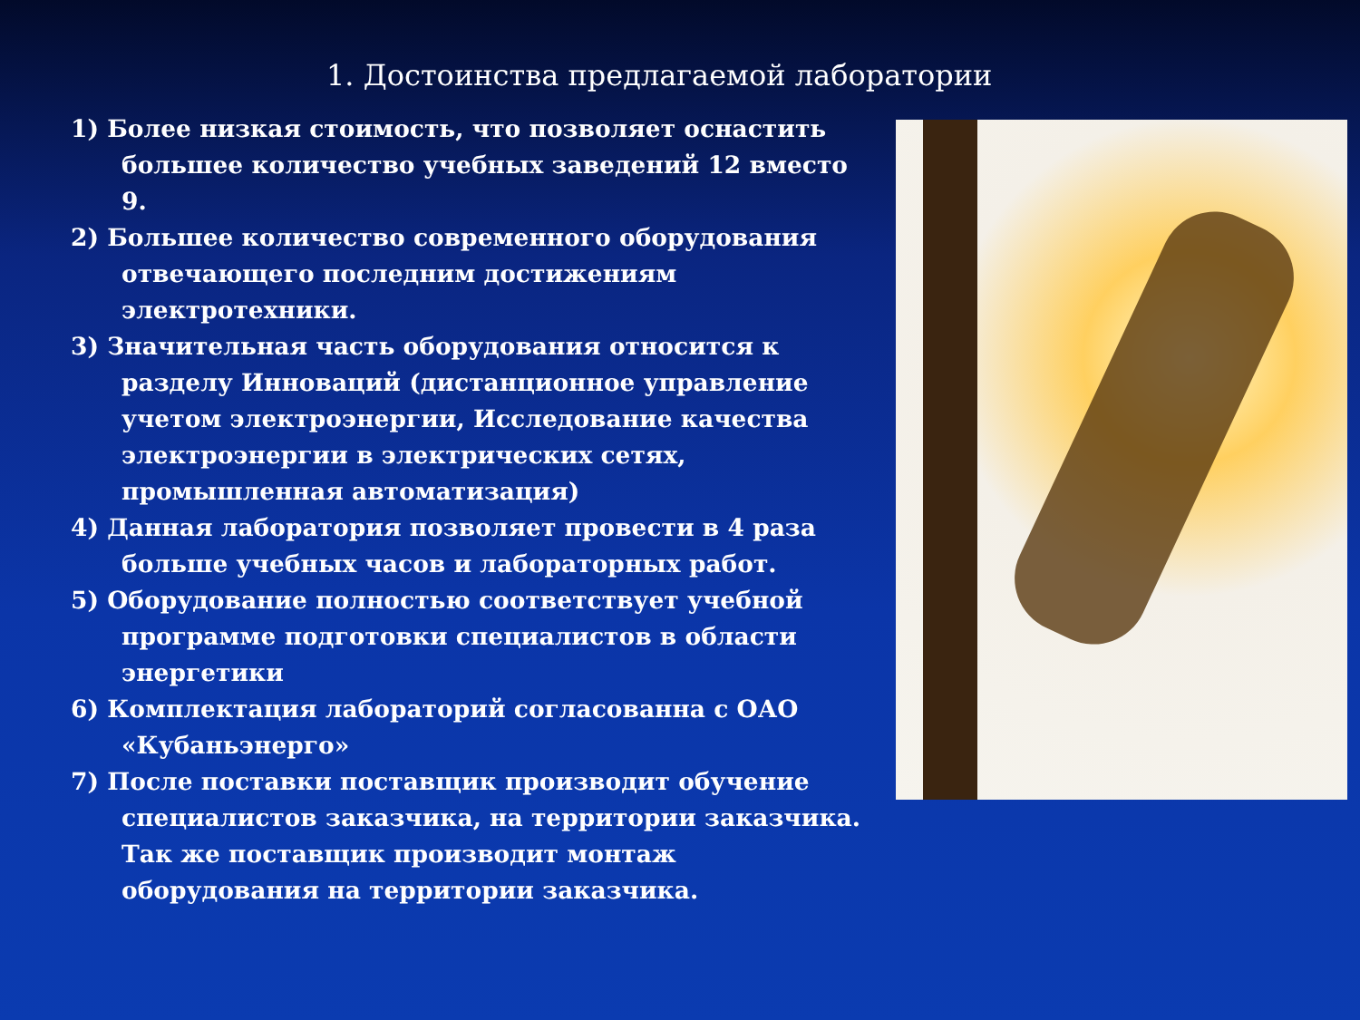1. Достоинства предлагаемой лаборатории
1) Более низкая стоимость, что позволяет оснастить большее количество учебных заведений 12 вместо 9.
2) Большее количество современного оборудования отвечающего последним достижениям электротехники.
3) Значительная часть оборудования относится к разделу Инноваций (дистанционное управление учетом электроэнергии, Исследование качества электроэнергии в электрических сетях, промышленная автоматизация)
4) Данная лаборатория позволяет провести в 4 раза больше учебных часов и лабораторных работ.
5) Оборудование полностью соответствует учебной программе подготовки специалистов в области энергетики
6) Комплектация лабораторий согласованна с ОАО «Кубаньэнерго»
7) После поставки поставщик производит обучение специалистов заказчика, на территории заказчика. Так же поставщик производит монтаж оборудования на территории заказчика.